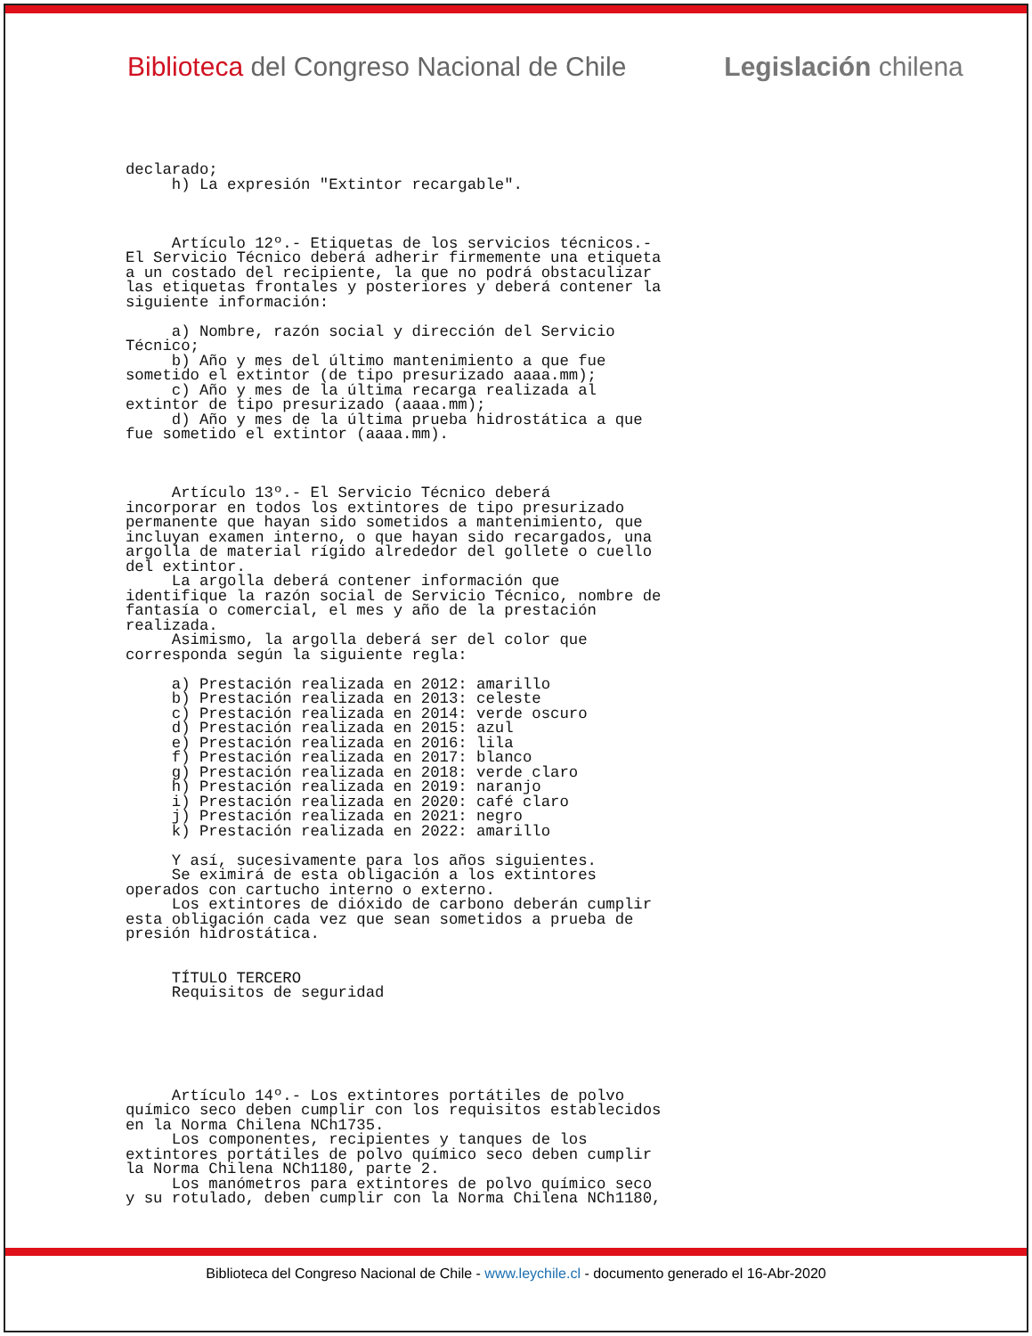Biblioteca del Congreso Nacional de Chile Legislación chilena
declarado;
     h) La expresión "Extintor recargable".



     Artículo 12º.- Etiquetas de los servicios técnicos.-
El Servicio Técnico deberá adherir firmemente una etiqueta
a un costado del recipiente, la que no podrá obstaculizar
las etiquetas frontales y posteriores y deberá contener la
siguiente información:

     a) Nombre, razón social y dirección del Servicio
Técnico;
     b) Año y mes del último mantenimiento a que fue
sometido el extintor (de tipo presurizado aaaa.mm);
     c) Año y mes de la última recarga realizada al
extintor de tipo presurizado (aaaa.mm);
     d) Año y mes de la última prueba hidrostática a que
fue sometido el extintor (aaaa.mm).



     Artículo 13º.- El Servicio Técnico deberá
incorporar en todos los extintores de tipo presurizado
permanente que hayan sido sometidos a mantenimiento, que
incluyan examen interno, o que hayan sido recargados, una
argolla de material rígido alrededor del gollete o cuello
del extintor.
     La argolla deberá contener información que
identifique la razón social de Servicio Técnico, nombre de
fantasía o comercial, el mes y año de la prestación
realizada.
     Asimismo, la argolla deberá ser del color que
corresponda según la siguiente regla:

     a) Prestación realizada en 2012: amarillo
     b) Prestación realizada en 2013: celeste
     c) Prestación realizada en 2014: verde oscuro
     d) Prestación realizada en 2015: azul
     e) Prestación realizada en 2016: lila
     f) Prestación realizada en 2017: blanco
     g) Prestación realizada en 2018: verde claro
     h) Prestación realizada en 2019: naranjo
     i) Prestación realizada en 2020: café claro
     j) Prestación realizada en 2021: negro
     k) Prestación realizada en 2022: amarillo

     Y así, sucesivamente para los años siguientes.
     Se eximirá de esta obligación a los extintores
operados con cartucho interno o externo.
     Los extintores de dióxido de carbono deberán cumplir
esta obligación cada vez que sean sometidos a prueba de
presión hidrostática.


     TÍTULO TERCERO
     Requisitos de seguridad






     Artículo 14º.- Los extintores portátiles de polvo
químico seco deben cumplir con los requisitos establecidos
en la Norma Chilena NCh1735.
     Los componentes, recipientes y tanques de los
extintores portátiles de polvo químico seco deben cumplir
la Norma Chilena NCh1180, parte 2.
     Los manómetros para extintores de polvo químico seco
y su rotulado, deben cumplir con la Norma Chilena NCh1180,
Biblioteca del Congreso Nacional de Chile - www.leychile.cl - documento generado el 16-Abr-2020